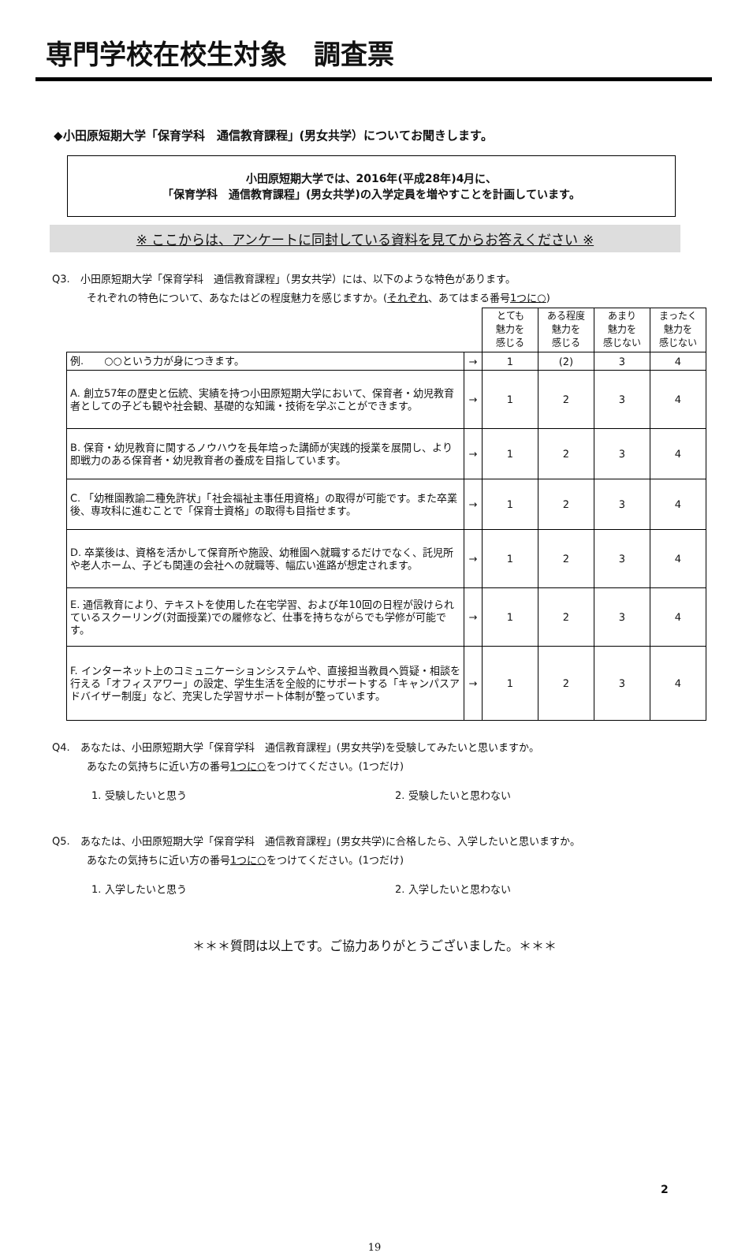専門学校在校生対象　調査票
◆小田原短期大学「保育学科　通信教育課程」(男女共学）についてお聞きします。
小田原短期大学では、2016年(平成28年)4月に、
「保育学科　通信教育課程」(男女共学)の入学定員を増やすことを計画しています。
※ ここからは、アンケートに同封している資料を見てからお答えください ※
Q3.　小田原短期大学「保育学科　通信教育課程」（男女共学）には、以下のような特色があります。
それぞれの特色について、あなたはどの程度魅力を感じますか。(それぞれ、あてはまる番号1つに○)
| | | とても 魅力を 感じる | ある程度 魅力を 感じる | あまり 魅力を 感じない | まったく 魅力を 感じない |
| 例. ○○という力が身につきます。 | → | 1 | (2) | 3 | 4 |
| A. 創立57年の歴史と伝統、実績を持つ小田原短期大学において、保育者・幼児教育者としての子ども観や社会観、基礎的な知識・技術を学ぶことができます。 | → | 1 | 2 | 3 | 4 |
| B. 保育・幼児教育に関するノウハウを長年培った講師が実践的授業を展開し、より即戦力のある保育者・幼児教育者の養成を目指しています。 | → | 1 | 2 | 3 | 4 |
| C. 「幼稚園教諭二種免許状」「社会福祉主事任用資格」の取得が可能です。また卒業後、専攻科に進むことで「保育士資格」の取得も目指せます。 | → | 1 | 2 | 3 | 4 |
| D. 卒業後は、資格を活かして保育所や施設、幼稚園へ就職するだけでなく、託児所や老人ホーム、子ども関連の会社への就職等、幅広い進路が想定されます。 | → | 1 | 2 | 3 | 4 |
| E. 通信教育により、テキストを使用した在宅学習、および年10回の日程が設けられているスクーリング(対面授業)での履修など、仕事を持ちながらでも学修が可能です。 | → | 1 | 2 | 3 | 4 |
| F. インターネット上のコミュニケーションシステムや、直接担当教員へ質疑・相談を行える「オフィスアワー」の設定、学生生活を全般的にサポートする「キャンパスアドバイザー制度」など、充実した学習サポート体制が整っています。 | → | 1 | 2 | 3 | 4 |
Q4.　あなたは、小田原短期大学「保育学科　通信教育課程」(男女共学)を受験してみたいと思いますか。
あなたの気持ちに近い方の番号1つに○をつけてください。(1つだけ)
1. 受験したいと思う 2. 受験したいと思わない
Q5.　あなたは、小田原短期大学「保育学科　通信教育課程」(男女共学)に合格したら、入学したいと思いますか。
あなたの気持ちに近い方の番号1つに○をつけてください。(1つだけ)
1. 入学したいと思う 2. 入学したいと思わない
＊＊＊質問は以上です。ご協力ありがとうございました。＊＊＊
2
19